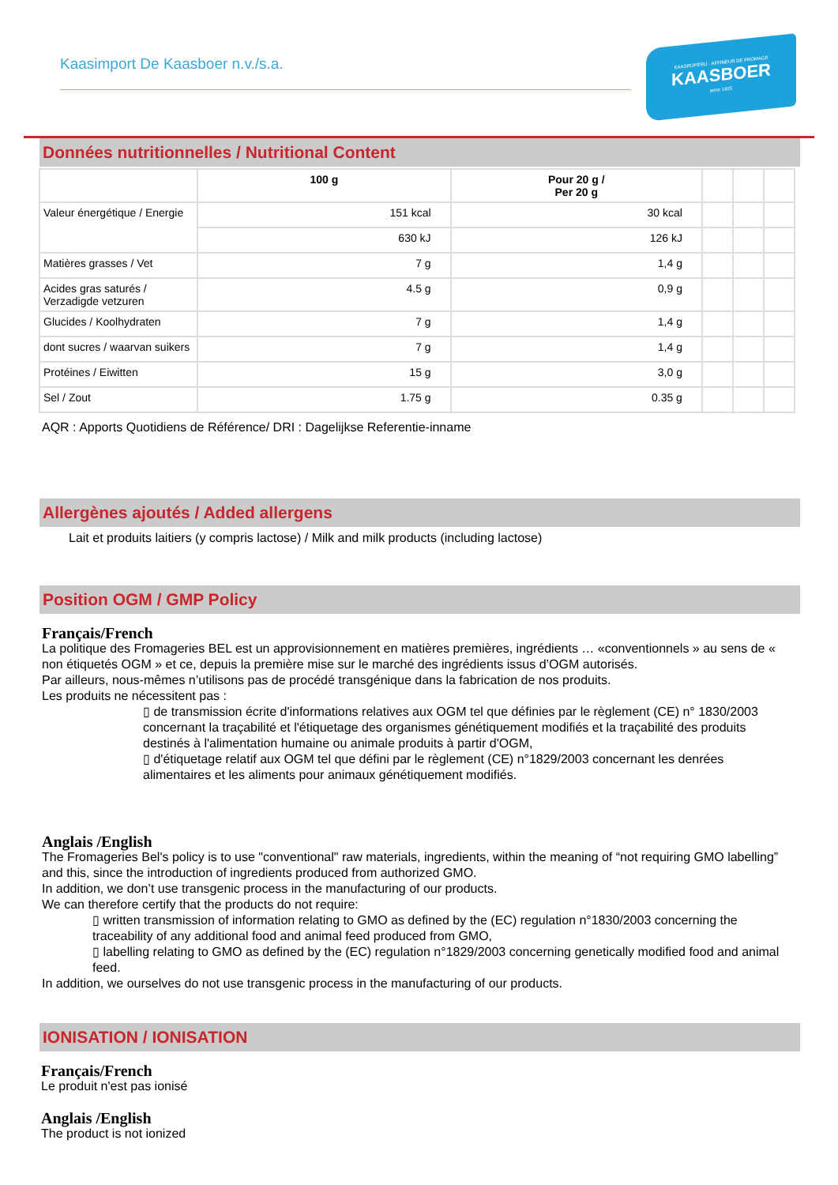Kaasimport De Kaasboer n.v./s.a.
KAASRIJPERIJ · AFFINEUR DE FROMAGE
KAASBOER
anno 1925
Données nutritionnelles / Nutritional Content
| | 100 g | Pour 20 g / Per 20 g | | | |
| --- | --- | --- | --- | --- | --- |
| Valeur énergétique / Energie | 151 kcal | 30 kcal | | | |
| | 630 kJ | 126 kJ | | | |
| Matières grasses / Vet | 7 g | 1,4 g | | | |
| Acides gras saturés / Verzadigde vetzuren | 4.5 g | 0,9 g | | | |
| Glucides / Koolhydraten | 7 g | 1,4 g | | | |
| dont sucres / waarvan suikers | 7 g | 1,4 g | | | |
| Protéines / Eiwitten | 15 g | 3,0 g | | | |
| Sel / Zout | 1.75 g | 0.35 g | | | |
AQR : Apports Quotidiens de Référence/ DRI : Dagelijkse Referentie-inname
Allergènes ajoutés / Added allergens
Lait et produits laitiers (y compris lactose) / Milk and milk products (including lactose)
Position OGM / GMP Policy
Français/French
La politique des Fromageries BEL est un approvisionnement en matières premières, ingrédients … «conventionnels » au sens de « non étiquetés OGM » et ce, depuis la première mise sur le marché des ingrédients issus d’OGM autorisés.
Par ailleurs, nous-mêmes n’utilisons pas de procédé transgénique dans la fabrication de nos produits.
Les produits ne nécessitent pas :
▯ de transmission écrite d'informations relatives aux OGM tel que définies par le règlement (CE) n° 1830/2003 concernant la traçabilité et l'étiquetage des organismes génétiquement modifiés et la traçabilité des produits destinés à l'alimentation humaine ou animale produits à partir d'OGM,
▯ d'étiquetage relatif aux OGM tel que défini par le règlement (CE) n°1829/2003 concernant les denrées alimentaires et les aliments pour animaux génétiquement modifiés.
Anglais /English
The Fromageries Bel's policy is to use "conventional" raw materials, ingredients, within the meaning of “not requiring GMO labelling” and this, since the introduction of ingredients produced from authorized GMO.
In addition, we don’t use transgenic process in the manufacturing of our products.
We can therefore certify that the products do not require:
▯ written transmission of information relating to GMO as defined by the (EC) regulation n°1830/2003 concerning the traceability of any additional food and animal feed produced from GMO,
▯ labelling relating to GMO as defined by the (EC) regulation n°1829/2003 concerning genetically modified food and animal feed.
In addition, we ourselves do not use transgenic process in the manufacturing of our products.
IONISATION / IONISATION
Français/French
Le produit n'est pas ionisé
Anglais /English
The product is not ionized